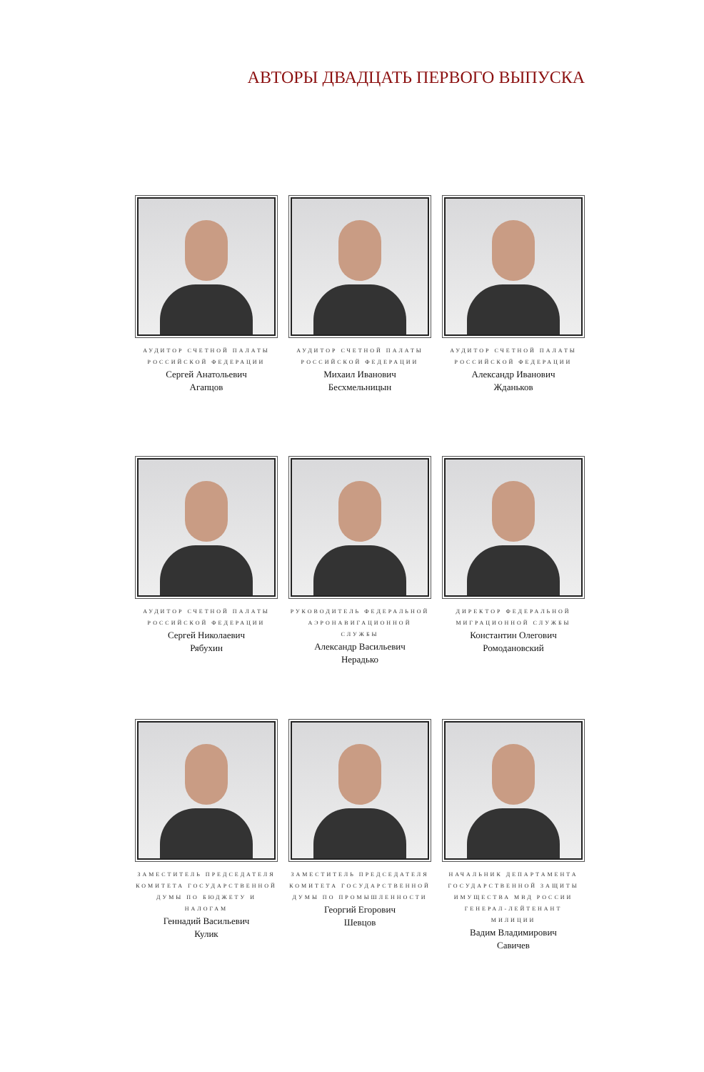АВТОРЫ ДВАДЦАТЬ ПЕРВОГО ВЫПУСКА
АУДИТОР СЧЕТНОЙ ПАЛАТЫ
РОССИЙСКОЙ ФЕДЕРАЦИИ
Сергей Анатольевич
Агапцов
АУДИТОР СЧЕТНОЙ ПАЛАТЫ
РОССИЙСКОЙ ФЕДЕРАЦИИ
Михаил Иванович
Бесхмельницын
АУДИТОР СЧЕТНОЙ ПАЛАТЫ
РОССИЙСКОЙ ФЕДЕРАЦИИ
Александр Иванович
Жданьков
АУДИТОР СЧЕТНОЙ ПАЛАТЫ
РОССИЙСКОЙ ФЕДЕРАЦИИ
Сергей Николаевич
Рябухин
РУКОВОДИТЕЛЬ ФЕДЕРАЛЬНОЙ
АЭРОНАВИГАЦИОННОЙ СЛУЖБЫ
Александр Васильевич
Нерадько
ДИРЕКТОР ФЕДЕРАЛЬНОЙ
МИГРАЦИОННОЙ СЛУЖБЫ
Константин Олегович
Ромодановский
ЗАМЕСТИТЕЛЬ ПРЕДСЕДАТЕЛЯ
КОМИТЕТА ГОСУДАРСТВЕННОЙ
ДУМЫ ПО БЮДЖЕТУ И НАЛОГАМ
Геннадий Васильевич
Кулик
ЗАМЕСТИТЕЛЬ ПРЕДСЕДАТЕЛЯ
КОМИТЕТА ГОСУДАРСТВЕННОЙ
ДУМЫ ПО ПРОМЫШЛЕННОСТИ
Георгий Егорович
Шевцов
НАЧАЛЬНИК ДЕПАРТАМЕНТА
ГОСУДАРСТВЕННОЙ ЗАЩИТЫ
ИМУЩЕСТВА МВД РОССИИ
ГЕНЕРАЛ-ЛЕЙТЕНАНТ МИЛИЦИИ
Вадим Владимирович
Савичев